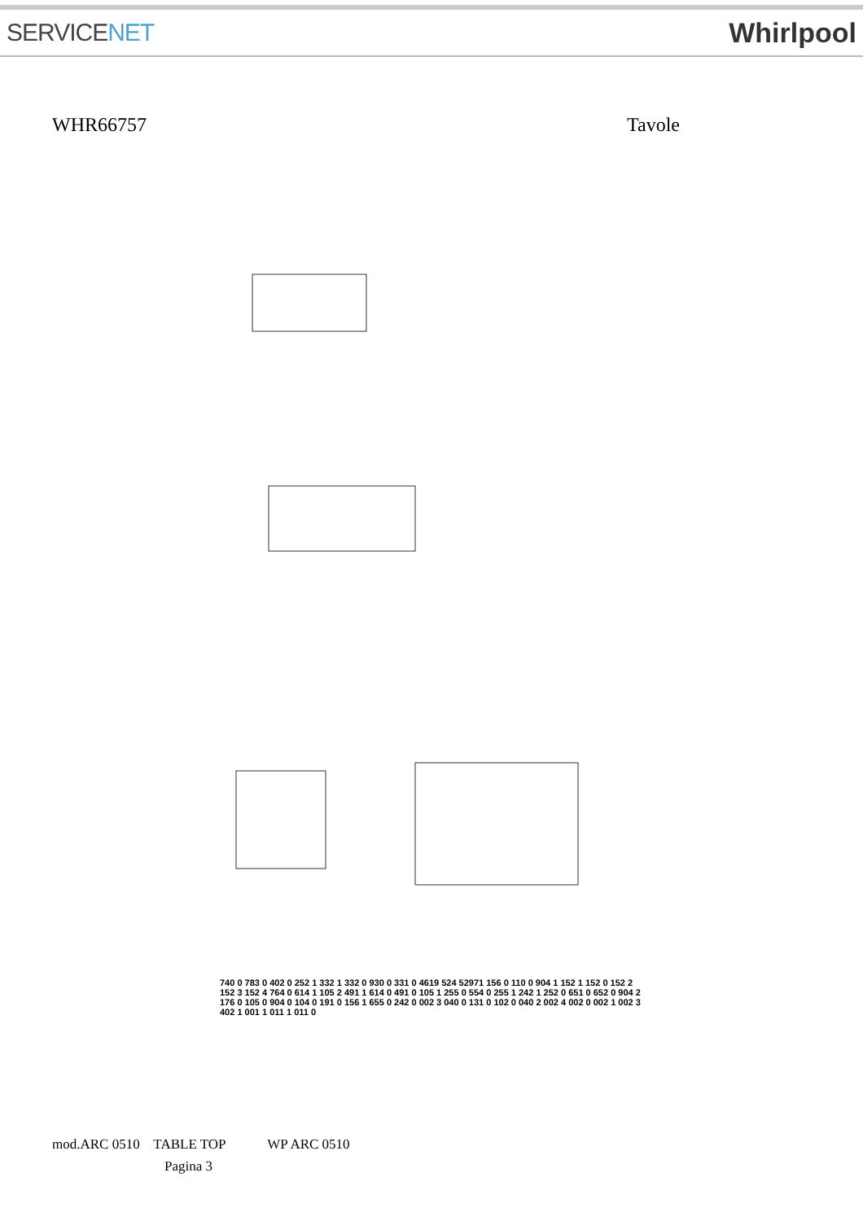SERVICENET Whirlpool
WHR66757 Tavole
740 0 783 0 402 0 252 1 332 1 332 0 930 0 331 0 4619 524 52971 156 0 110 0 904 1 152 1 152 0 152 2 152 3 152 4 764 0 614 1 105 2 491 1 614 0 491 0 105 1 255 0 554 0 255 1 242 1 252 0 651 0 652 0 904 2 176 0 105 0 904 0 104 0 191 0 156 1 655 0 242 0 002 3 040 0 131 0 102 0 040 2 002 4 002 0 002 1 002 3 402 1 001 1 011 1 011 0
mod.ARC 0510 TABLE TOP WP ARC 0510
Pagina 3